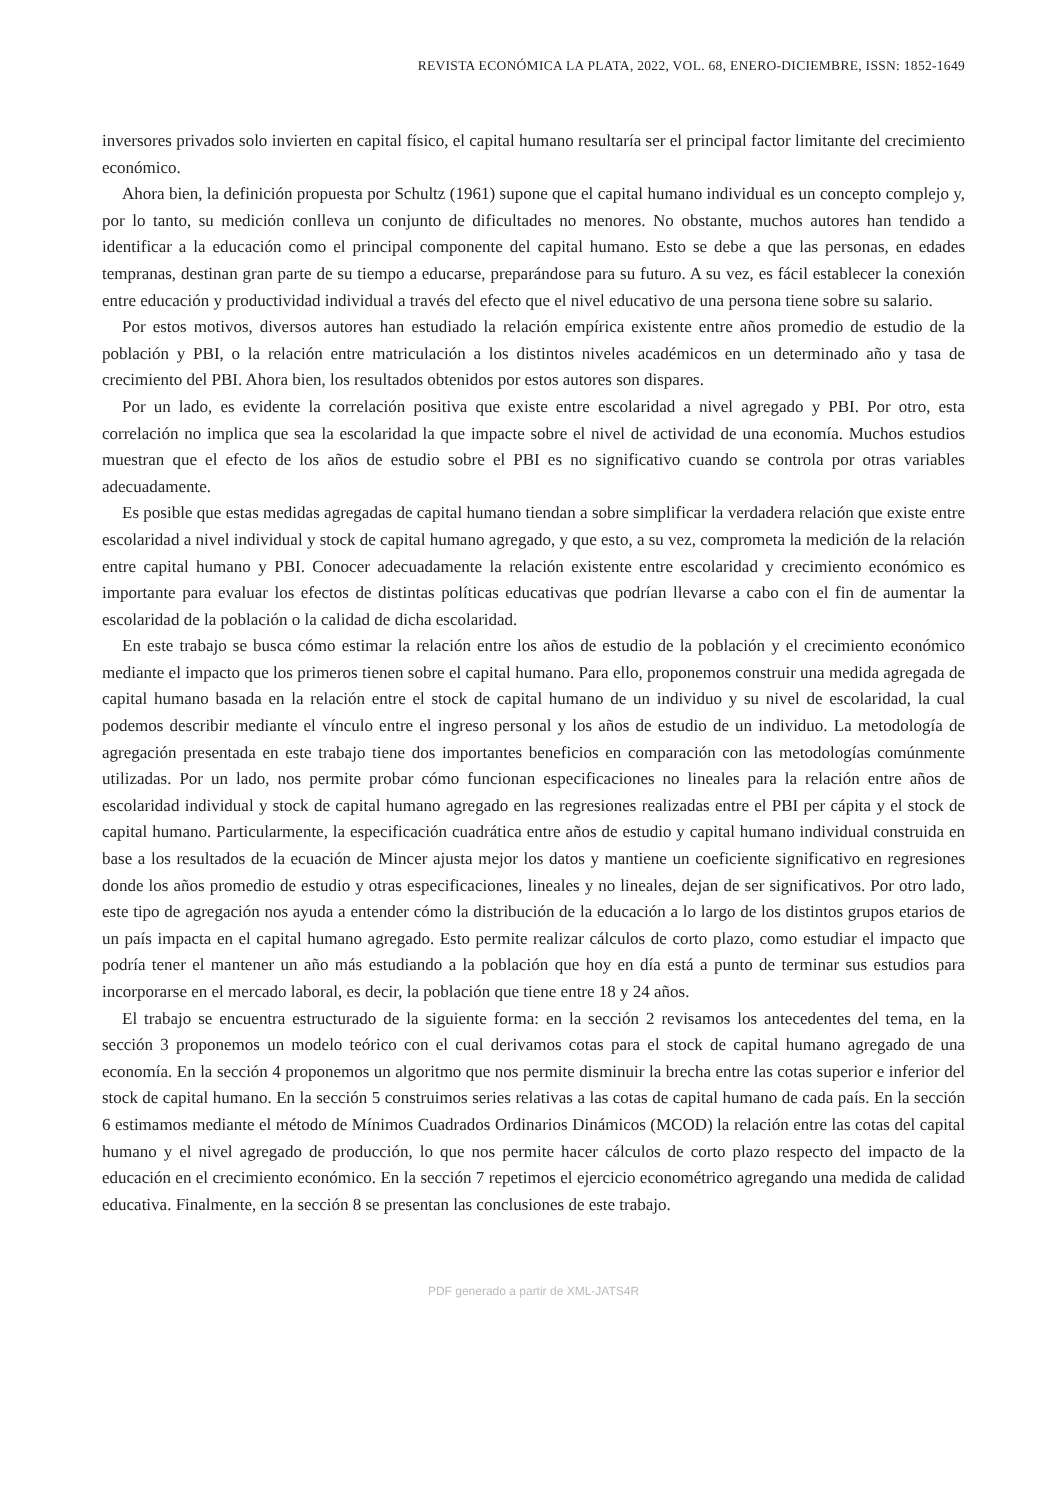REVISTA ECONÓMICA LA PLATA, 2022, VOL. 68, ENERO-DICIEMBRE, ISSN: 1852-1649
inversores privados solo invierten en capital físico, el capital humano resultaría ser el principal factor limitante del crecimiento económico.
Ahora bien, la definición propuesta por Schultz (1961) supone que el capital humano individual es un concepto complejo y, por lo tanto, su medición conlleva un conjunto de dificultades no menores. No obstante, muchos autores han tendido a identificar a la educación como el principal componente del capital humano. Esto se debe a que las personas, en edades tempranas, destinan gran parte de su tiempo a educarse, preparándose para su futuro. A su vez, es fácil establecer la conexión entre educación y productividad individual a través del efecto que el nivel educativo de una persona tiene sobre su salario.
Por estos motivos, diversos autores han estudiado la relación empírica existente entre años promedio de estudio de la población y PBI, o la relación entre matriculación a los distintos niveles académicos en un determinado año y tasa de crecimiento del PBI. Ahora bien, los resultados obtenidos por estos autores son dispares.
Por un lado, es evidente la correlación positiva que existe entre escolaridad a nivel agregado y PBI. Por otro, esta correlación no implica que sea la escolaridad la que impacte sobre el nivel de actividad de una economía. Muchos estudios muestran que el efecto de los años de estudio sobre el PBI es no significativo cuando se controla por otras variables adecuadamente.
Es posible que estas medidas agregadas de capital humano tiendan a sobre simplificar la verdadera relación que existe entre escolaridad a nivel individual y stock de capital humano agregado, y que esto, a su vez, comprometa la medición de la relación entre capital humano y PBI. Conocer adecuadamente la relación existente entre escolaridad y crecimiento económico es importante para evaluar los efectos de distintas políticas educativas que podrían llevarse a cabo con el fin de aumentar la escolaridad de la población o la calidad de dicha escolaridad.
En este trabajo se busca cómo estimar la relación entre los años de estudio de la población y el crecimiento económico mediante el impacto que los primeros tienen sobre el capital humano. Para ello, proponemos construir una medida agregada de capital humano basada en la relación entre el stock de capital humano de un individuo y su nivel de escolaridad, la cual podemos describir mediante el vínculo entre el ingreso personal y los años de estudio de un individuo. La metodología de agregación presentada en este trabajo tiene dos importantes beneficios en comparación con las metodologías comúnmente utilizadas. Por un lado, nos permite probar cómo funcionan especificaciones no lineales para la relación entre años de escolaridad individual y stock de capital humano agregado en las regresiones realizadas entre el PBI per cápita y el stock de capital humano. Particularmente, la especificación cuadrática entre años de estudio y capital humano individual construida en base a los resultados de la ecuación de Mincer ajusta mejor los datos y mantiene un coeficiente significativo en regresiones donde los años promedio de estudio y otras especificaciones, lineales y no lineales, dejan de ser significativos. Por otro lado, este tipo de agregación nos ayuda a entender cómo la distribución de la educación a lo largo de los distintos grupos etarios de un país impacta en el capital humano agregado. Esto permite realizar cálculos de corto plazo, como estudiar el impacto que podría tener el mantener un año más estudiando a la población que hoy en día está a punto de terminar sus estudios para incorporarse en el mercado laboral, es decir, la población que tiene entre 18 y 24 años.
El trabajo se encuentra estructurado de la siguiente forma: en la sección 2 revisamos los antecedentes del tema, en la sección 3 proponemos un modelo teórico con el cual derivamos cotas para el stock de capital humano agregado de una economía. En la sección 4 proponemos un algoritmo que nos permite disminuir la brecha entre las cotas superior e inferior del stock de capital humano. En la sección 5 construimos series relativas a las cotas de capital humano de cada país. En la sección 6 estimamos mediante el método de Mínimos Cuadrados Ordinarios Dinámicos (MCOD) la relación entre las cotas del capital humano y el nivel agregado de producción, lo que nos permite hacer cálculos de corto plazo respecto del impacto de la educación en el crecimiento económico. En la sección 7 repetimos el ejercicio econométrico agregando una medida de calidad educativa. Finalmente, en la sección 8 se presentan las conclusiones de este trabajo.
PDF generado a partir de XML-JATS4R